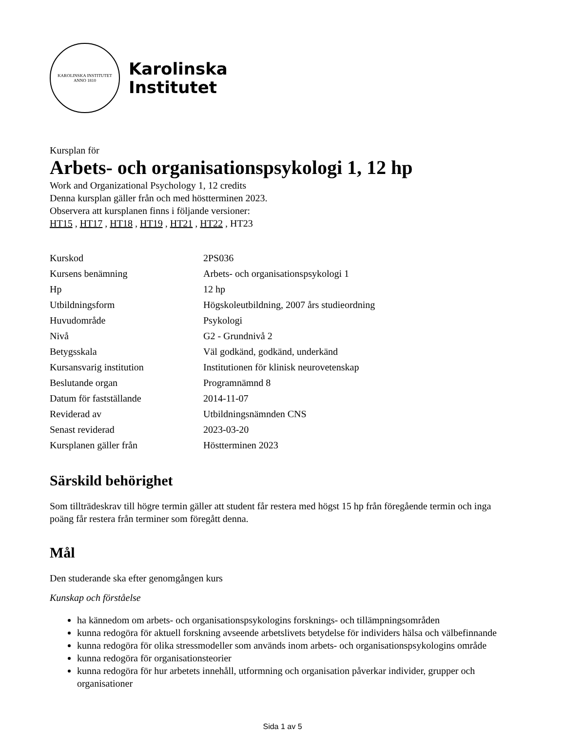KAROLINSKA INSTITUTET
ANNO 1810
Karolinska
Institutet
Kursplan för
Arbets- och organisationspsykologi 1, 12 hp
Work and Organizational Psychology 1, 12 credits
Denna kursplan gäller från och med höstterminen 2023.
Observera att kursplanen finns i följande versioner:
HT15 , HT17 , HT18 , HT19 , HT21 , HT22 , HT23
| Kurskod | 2PS036 |
| Kursens benämning | Arbets- och organisationspsykologi 1 |
| Hp | 12 hp |
| Utbildningsform | Högskoleutbildning, 2007 års studieordning |
| Huvudområde | Psykologi |
| Nivå | G2 - Grundnivå 2 |
| Betygsskala | Väl godkänd, godkänd, underkänd |
| Kursansvarig institution | Institutionen för klinisk neurovetenskap |
| Beslutande organ | Programnämnd 8 |
| Datum för fastställande | 2014-11-07 |
| Reviderad av | Utbildningsnämnden CNS |
| Senast reviderad | 2023-03-20 |
| Kursplanen gäller från | Höstterminen 2023 |
Särskild behörighet
Som tillträdeskrav till högre termin gäller att student får restera med högst 15 hp från föregående termin och inga poäng får restera från terminer som föregått denna.
Mål
Den studerande ska efter genomgången kurs
Kunskap och förståelse
ha kännedom om arbets- och organisationspsykologins forsknings- och tillämpningsområden
kunna redogöra för aktuell forskning avseende arbetslivets betydelse för individers hälsa och välbefinnande
kunna redogöra för olika stressmodeller som används inom arbets- och organisationspsykologins område
kunna redogöra för organisationsteorier
kunna redogöra för hur arbetets innehåll, utformning och organisation påverkar individer, grupper och organisationer
Sida 1 av 5